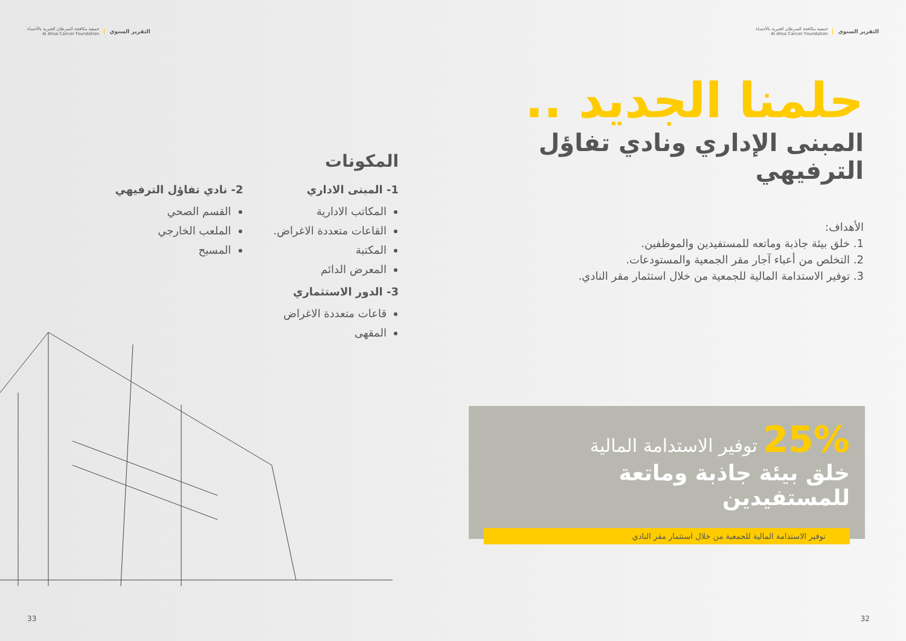التقرير السنوي جمعية مكافحة السرطان الخيرية بالأحساء
Al Ahsa Cancer Foundation
التقرير السنوي جمعية مكافحة السرطان الخيرية بالأحساء
Al Ahsa Cancer Foundation
حلمنا الجديد ..
المبنى الإداري ونادي تفاؤل الترفيهي
الأهداف:
1. خلق بيئة جاذبة وماتعه للمستفيدين والموظفين.
2. التخلص من أعباء آجار مقر الجمعية والمستودعات.
3. توفير الاستدامة المالية للجمعية من خلال استثمار مقر النادي.
المكونات
1- المبنى الاداري
المكاتب الادارية
القاعات متعددة الاغراض.
المكتبة
المعرض الدائم
3- الدور الاستثماري
قاعات متعددة الاغراض
المقهى
2- نادي تفاؤل الترفيهي
القسم الصحي
الملعب الخارجي
المسبح
25% توفير الاستدامة المالية
خلق بيئة جاذبة وماتعة للمستفيدين
توفير الاستدامة المالية للجمعية من خلال استثمار مقر النادي
32 33